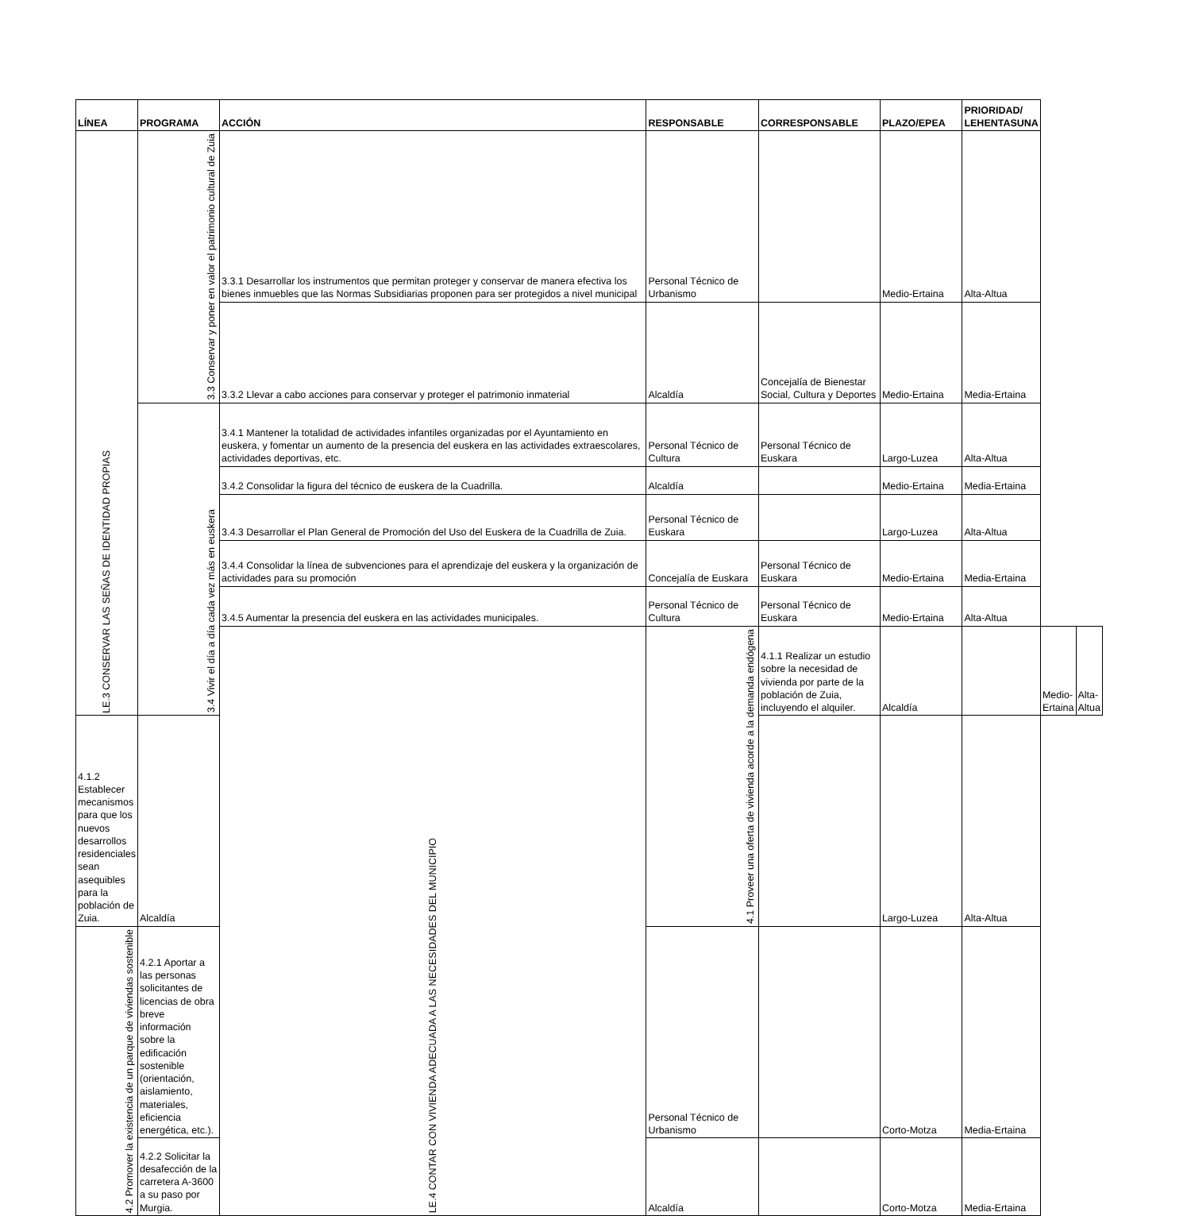| LÍNEA | PROGRAMA | ACCIÓN | RESPONSABLE | CORRESPONSABLE | PLAZO/EPEA | PRIORIDAD/ LEHENTASUNA | | |
| --- | --- | --- | --- | --- | --- | --- | --- | --- |
| LE.3 CONSERVAR LAS SEÑAS DE IDENTIDAD PROPIAS | 3.3 Conservar y poner en valor el patrimonio cultural de Zuia | 3.3.1 Desarrollar los instrumentos que permitan proteger y conservar de manera efectiva los bienes inmuebles que las Normas Subsidiarias proponen para ser protegidos a nivel municipal | Personal Técnico de Urbanismo | | Medio-Ertaina | Alta-Altua | | |
| | | 3.3.2 Llevar a cabo acciones para conservar y proteger el patrimonio inmaterial | Alcaldía | Concejalía de Bienestar Social, Cultura y Deportes | Medio-Ertaina | Media-Ertaina | | |
| | 3.4 Vivir el día a día cada vez más en euskera | 3.4.1 Mantener la totalidad de actividades infantiles organizadas por el Ayuntamiento en euskera, y fomentar un aumento de la presencia del euskera en las actividades extraescolares, actividades deportivas, etc. | Personal Técnico de Cultura | Personal Técnico de Euskara | Largo-Luzea | Alta-Altua | | |
| | | 3.4.2 Consolidar la figura del técnico de euskera de la Cuadrilla. | Alcaldía | | Medio-Ertaina | Media-Ertaina | | |
| | | 3.4.3 Desarrollar el Plan General de Promoción del Uso del Euskera de la Cuadrilla de Zuia. | Personal Técnico de Euskara | | Largo-Luzea | Alta-Altua | | |
| | | 3.4.4 Consolidar la línea de subvenciones para el aprendizaje del euskera y la organización de actividades para su promoción | Concejalía de Euskara | Personal Técnico de Euskara | Medio-Ertaina | Media-Ertaina | | |
| | | 3.4.5 Aumentar la presencia del euskera en las actividades municipales. | Personal Técnico de Cultura | Personal Técnico de Euskara | Medio-Ertaina | Alta-Altua | | |
| | | LE.4 CONTAR CON VIVIENDA ADECUADA A LAS NECESIDADES DEL MUNICIPIO | 4.1 Proveer una oferta de vivienda acorde a la demanda endógena | 4.1.1 Realizar un estudio sobre la necesidad de vivienda por parte de la población de Zuia, incluyendo el alquiler. | Alcaldía | | Medio-Ertaina | Alta-Altua |
| 4.1.2 Establecer mecanismos para que los nuevos desarrollos residenciales sean asequibles para la población de Zuia. | Alcaldía | | | | Largo-Luzea | Alta-Altua | | |
| 4.2 Promover la existencia de un parque de viviendas sostenible | 4.2.1 Aportar a las personas solicitantes de licencias de obra breve información sobre la edificación sostenible (orientación, aislamiento, materiales, eficiencia energética, etc.). | | Personal Técnico de Urbanismo | | Corto-Motza | Media-Ertaina | | |
| | 4.2.2 Solicitar la desafección de la carretera A-3600 a su paso por Murgia. | | Alcaldía | | Corto-Motza | Media-Ertaina | | |